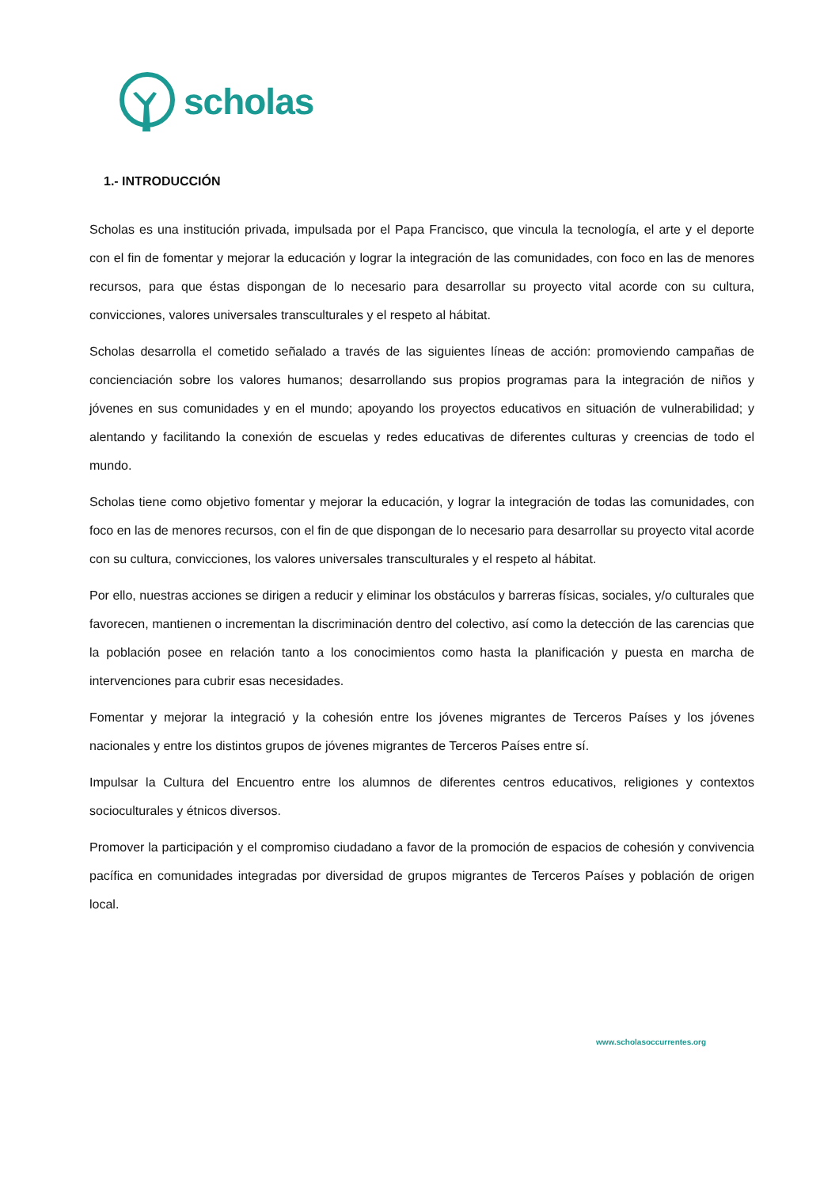scholas
1.- INTRODUCCIÓN
Scholas es una institución privada, impulsada por el Papa Francisco, que vincula la tecnología, el arte y el deporte con el fin de fomentar y mejorar la educación y lograr la integración de las comunidades, con foco en las de menores recursos, para que éstas dispongan de lo necesario para desarrollar su proyecto vital acorde con su cultura, convicciones, valores universales transculturales y el respeto al hábitat.
Scholas desarrolla el cometido señalado a través de las siguientes líneas de acción: promoviendo campañas de concienciación sobre los valores humanos; desarrollando sus propios programas para la integración de niños y jóvenes en sus comunidades y en el mundo; apoyando los proyectos educativos en situación de vulnerabilidad; y alentando y facilitando la conexión de escuelas y redes educativas de diferentes culturas y creencias de todo el mundo.
Scholas tiene como objetivo fomentar y mejorar la educación, y lograr la integración de todas las comunidades, con foco en las de menores recursos, con el fin de que dispongan de lo necesario para desarrollar su proyecto vital acorde con su cultura, convicciones, los valores universales transculturales y el respeto al hábitat.
Por ello, nuestras acciones se dirigen a reducir y eliminar los obstáculos y barreras físicas, sociales, y/o culturales que favorecen, mantienen o incrementan la discriminación dentro del colectivo, así como la detección de las carencias que la población posee en relación tanto a los conocimientos como hasta la planificación y puesta en marcha de intervenciones para cubrir esas necesidades.
Fomentar y mejorar la integració y la cohesión entre los jóvenes migrantes de Terceros Países y los jóvenes nacionales y entre los distintos grupos de jóvenes migrantes de Terceros Países entre sí.
Impulsar la Cultura del Encuentro entre los alumnos de diferentes centros educativos, religiones y contextos socioculturales y étnicos diversos.
Promover la participación y el compromiso ciudadano a favor de la promoción de espacios de cohesión y convivencia pacífica en comunidades integradas por diversidad de grupos migrantes de Terceros Países y población de origen local.
www.scholasoccurrentes.org